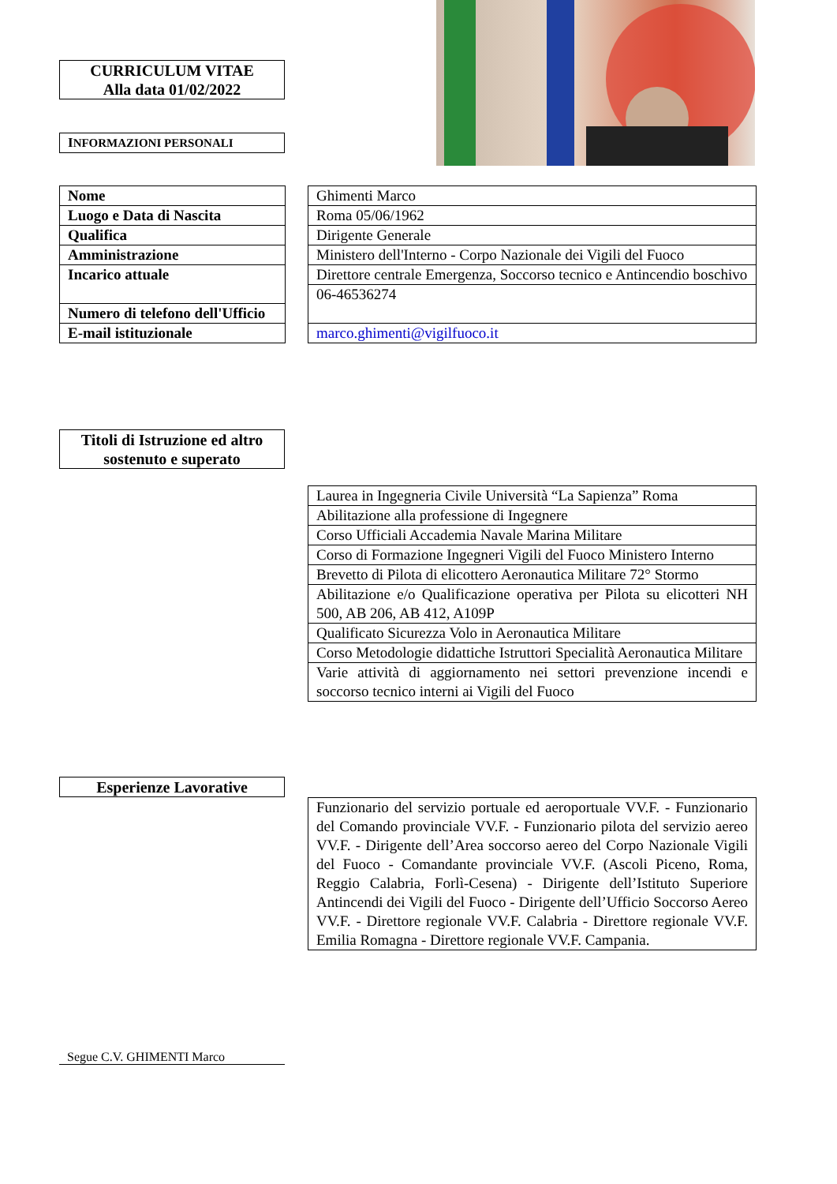CURRICULUM VITAE
Alla data 01/02/2022
INFORMAZIONI PERSONALI
| Nome |
| Luogo e Data di Nascita |
| Qualifica |
| Amministrazione |
| Incarico attuale |
| Numero di telefono dell'Ufficio |
| E-mail istituzionale |
| Ghimenti Marco |
| Roma 05/06/1962 |
| Dirigente Generale |
| Ministero dell'Interno - Corpo Nazionale dei Vigili del Fuoco |
| Direttore centrale Emergenza, Soccorso tecnico e Antincendio boschivo |
| 06-46536274 |
| marco.ghimenti@vigilfuoco.it |
Titoli di Istruzione ed altro sostenuto e superato
| Laurea in Ingegneria Civile Università “La Sapienza” Roma |
| Abilitazione alla professione di Ingegnere |
| Corso Ufficiali Accademia Navale Marina Militare |
| Corso di Formazione Ingegneri Vigili del Fuoco Ministero Interno |
| Brevetto di Pilota di elicottero Aeronautica Militare 72° Stormo |
| Abilitazione e/o Qualificazione operativa per Pilota su elicotteri NH 500, AB 206, AB 412, A109P |
| Qualificato Sicurezza Volo in Aeronautica Militare |
| Corso Metodologie didattiche Istruttori Specialità Aeronautica Militare |
| Varie attività di aggiornamento nei settori prevenzione incendi e soccorso tecnico interni ai Vigili del Fuoco |
Esperienze Lavorative
| Funzionario del servizio portuale ed aeroportuale VV.F. - Funzionario del Comando provinciale VV.F. - Funzionario pilota del servizio aereo VV.F. - Dirigente dell’Area soccorso aereo del Corpo Nazionale Vigili del Fuoco - Comandante provinciale VV.F. (Ascoli Piceno, Roma, Reggio Calabria, Forlì-Cesena) - Dirigente dell’Istituto Superiore Antincendi dei Vigili del Fuoco - Dirigente dell’Ufficio Soccorso Aereo VV.F. - Direttore regionale VV.F. Calabria - Direttore regionale VV.F. Emilia Romagna - Direttore regionale VV.F. Campania. |
Segue C.V. GHIMENTI Marco